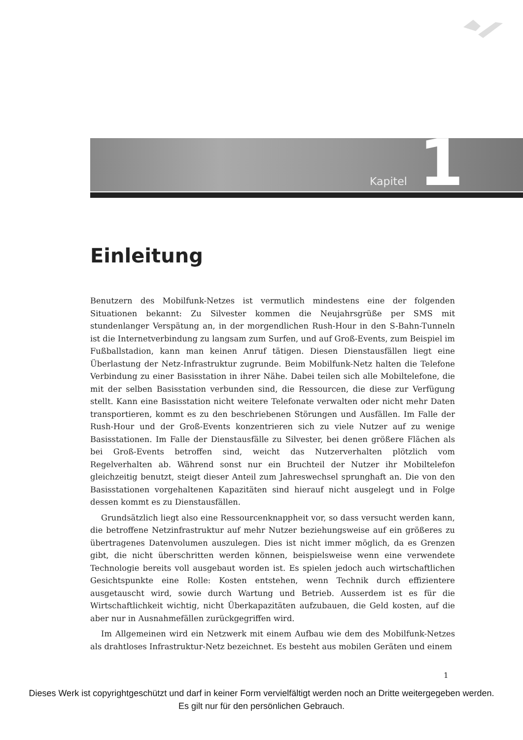Kapitel 1
Einleitung
Benutzern des Mobilfunk-Netzes ist vermutlich mindestens eine der folgenden Situationen bekannt: Zu Silvester kommen die Neujahrsgrüße per SMS mit stundenlanger Verspätung an, in der morgendlichen Rush-Hour in den S-Bahn-Tunneln ist die Internetverbindung zu langsam zum Surfen, und auf Groß-Events, zum Beispiel im Fußballstadion, kann man keinen Anruf tätigen. Diesen Dienstausfällen liegt eine Überlastung der Netz-Infrastruktur zugrunde. Beim Mobilfunk-Netz halten die Telefone Verbindung zu einer Basisstation in ihrer Nähe. Dabei teilen sich alle Mobiltelefone, die mit der selben Basisstation verbunden sind, die Ressourcen, die diese zur Verfügung stellt. Kann eine Basisstation nicht weitere Telefonate verwalten oder nicht mehr Daten transportieren, kommt es zu den beschriebenen Störungen und Ausfällen. Im Falle der Rush-Hour und der Groß-Events konzentrieren sich zu viele Nutzer auf zu wenige Basisstationen. Im Falle der Dienstausfälle zu Silvester, bei denen größere Flächen als bei Groß-Events betroffen sind, weicht das Nutzerverhalten plötzlich vom Regelverhalten ab. Während sonst nur ein Bruchteil der Nutzer ihr Mobiltelefon gleichzeitig benutzt, steigt dieser Anteil zum Jahreswechsel sprunghaft an. Die von den Basisstationen vorgehaltenen Kapazitäten sind hierauf nicht ausgelegt und in Folge dessen kommt es zu Dienstausfällen.
Grundsätzlich liegt also eine Ressourcenknappheit vor, so dass versucht werden kann, die betroffene Netzinfrastruktur auf mehr Nutzer beziehungsweise auf ein größeres zu übertragenes Datenvolumen auszulegen. Dies ist nicht immer möglich, da es Grenzen gibt, die nicht überschritten werden können, beispielsweise wenn eine verwendete Technologie bereits voll ausgebaut worden ist. Es spielen jedoch auch wirtschaftlichen Gesichtspunkte eine Rolle: Kosten entstehen, wenn Technik durch effizientere ausgetauscht wird, sowie durch Wartung und Betrieb. Ausserdem ist es für die Wirtschaftlichkeit wichtig, nicht Überkapazitäten aufzubauen, die Geld kosten, auf die aber nur in Ausnahmefällen zurückgegriffen wird.
Im Allgemeinen wird ein Netzwerk mit einem Aufbau wie dem des Mobilfunk-Netzes als drahtloses Infrastruktur-Netz bezeichnet. Es besteht aus mobilen Geräten und einem
1
Dieses Werk ist copyrightgeschützt und darf in keiner Form vervielfältigt werden noch an Dritte weitergegeben werden.
Es gilt nur für den persönlichen Gebrauch.